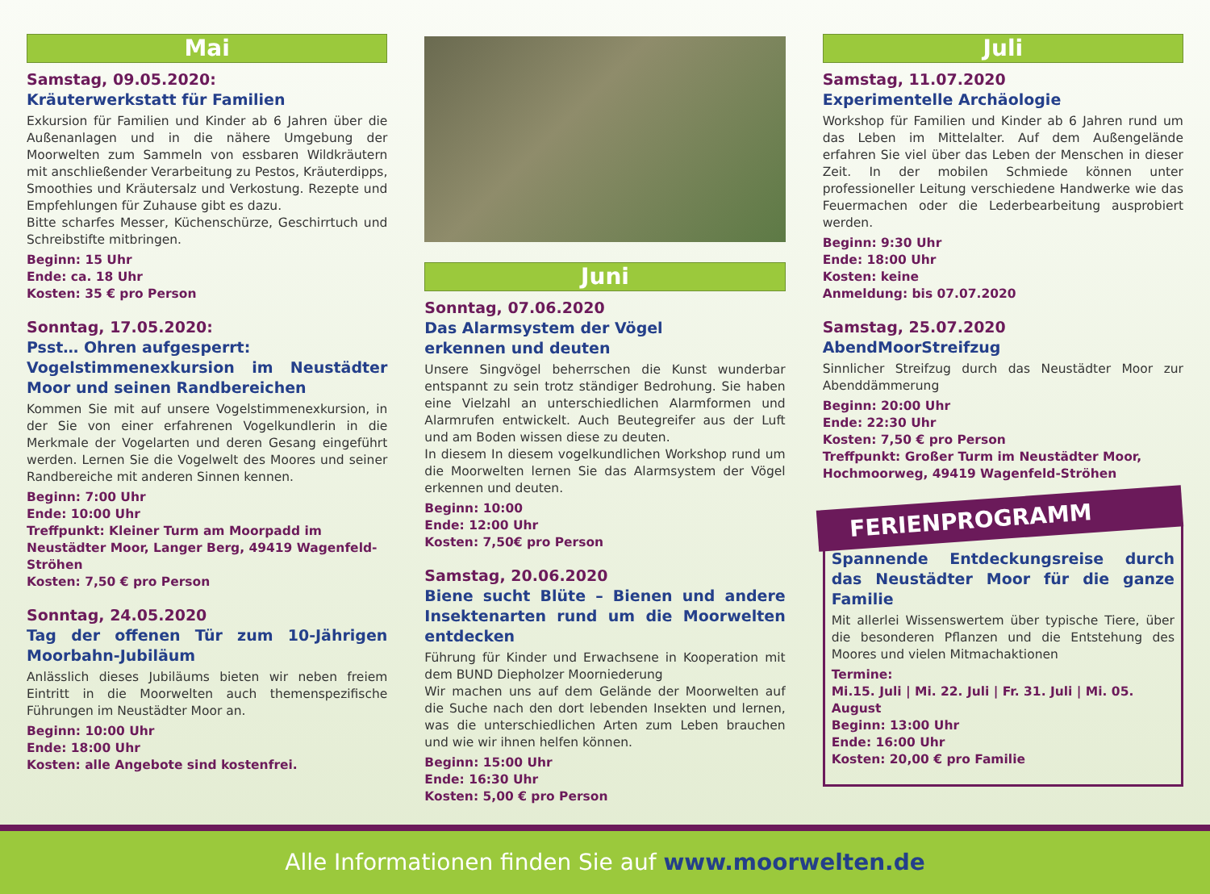Mai
Samstag, 09.05.2020:
Kräuterwerkstatt für Familien
Exkursion für Familien und Kinder ab 6 Jahren über die Außenanlagen und in die nähere Umgebung der Moorwelten zum Sammeln von essbaren Wildkräutern mit anschließender Verarbeitung zu Pestos, Kräuterdipps, Smoothies und Kräutersalz und Verkostung. Rezepte und Empfehlungen für Zuhause gibt es dazu.
Bitte scharfes Messer, Küchenschürze, Geschirrtuch und Schreibstifte mitbringen.
Beginn: 15 Uhr
Ende: ca. 18 Uhr
Kosten: 35 € pro Person
Sonntag, 17.05.2020:
Psst… Ohren aufgesperrt:
Vogelstimmenexkursion im Neustädter Moor und seinen Randbereichen
Kommen Sie mit auf unsere Vogelstimmenexkursion, in der Sie von einer erfahrenen Vogelkundlerin in die Merkmale der Vogelarten und deren Gesang eingeführt werden. Lernen Sie die Vogelwelt des Moores und seiner Randbereiche mit anderen Sinnen kennen.
Beginn: 7:00 Uhr
Ende: 10:00 Uhr
Treffpunkt: Kleiner Turm am Moorpadd im Neustädter Moor, Langer Berg, 49419 Wagenfeld-Ströhen
Kosten: 7,50 € pro Person
Sonntag, 24.05.2020
Tag der offenen Tür zum 10-Jährigen Moorbahn-Jubiläum
Anlässlich dieses Jubiläums bieten wir neben freiem Eintritt in die Moorwelten auch themenspezifische Führungen im Neustädter Moor an.
Beginn: 10:00 Uhr
Ende: 18:00 Uhr
Kosten: alle Angebote sind kostenfrei.
Juni
Sonntag, 07.06.2020
Das Alarmsystem der Vögel
erkennen und deuten
Unsere Singvögel beherrschen die Kunst wunderbar entspannt zu sein trotz ständiger Bedrohung. Sie haben eine Vielzahl an unterschiedlichen Alarmformen und Alarmrufen entwickelt. Auch Beutegreifer aus der Luft und am Boden wissen diese zu deuten.
In diesem In diesem vogelkundlichen Workshop rund um die Moorwelten lernen Sie das Alarmsystem der Vögel erkennen und deuten.
Beginn: 10:00
Ende: 12:00 Uhr
Kosten: 7,50€ pro Person
Samstag, 20.06.2020
Biene sucht Blüte – Bienen und andere Insektenarten rund um die Moorwelten entdecken
Führung für Kinder und Erwachsene in Kooperation mit dem BUND Diepholzer Moorniederung
Wir machen uns auf dem Gelände der Moorwelten auf die Suche nach den dort lebenden Insekten und lernen, was die unterschiedlichen Arten zum Leben brauchen und wie wir ihnen helfen können.
Beginn: 15:00 Uhr
Ende: 16:30 Uhr
Kosten: 5,00 € pro Person
Juli
Samstag, 11.07.2020
Experimentelle Archäologie
Workshop für Familien und Kinder ab 6 Jahren rund um das Leben im Mittelalter. Auf dem Außengelände erfahren Sie viel über das Leben der Menschen in dieser Zeit. In der mobilen Schmiede können unter professioneller Leitung verschiedene Handwerke wie das Feuermachen oder die Lederbearbeitung ausprobiert werden.
Beginn: 9:30 Uhr
Ende: 18:00 Uhr
Kosten: keine
Anmeldung: bis 07.07.2020
Samstag, 25.07.2020
AbendMoorStreifzug
Sinnlicher Streifzug durch das Neustädter Moor zur Abenddämmerung
Beginn: 20:00 Uhr
Ende: 22:30 Uhr
Kosten: 7,50 € pro Person
Treffpunkt: Großer Turm im Neustädter Moor, Hochmoorweg, 49419 Wagenfeld-Ströhen
FERIENPROGRAMM
Spannende Entdeckungsreise durch das Neustädter Moor für die ganze Familie
Mit allerlei Wissenswertem über typische Tiere, über die besonderen Pflanzen und die Entstehung des Moores und vielen Mitmachaktionen
Termine:
Mi.15. Juli | Mi. 22. Juli | Fr. 31. Juli | Mi. 05. August
Beginn: 13:00 Uhr
Ende: 16:00 Uhr
Kosten: 20,00 € pro Familie
Alle Informationen finden Sie auf www.moorwelten.de